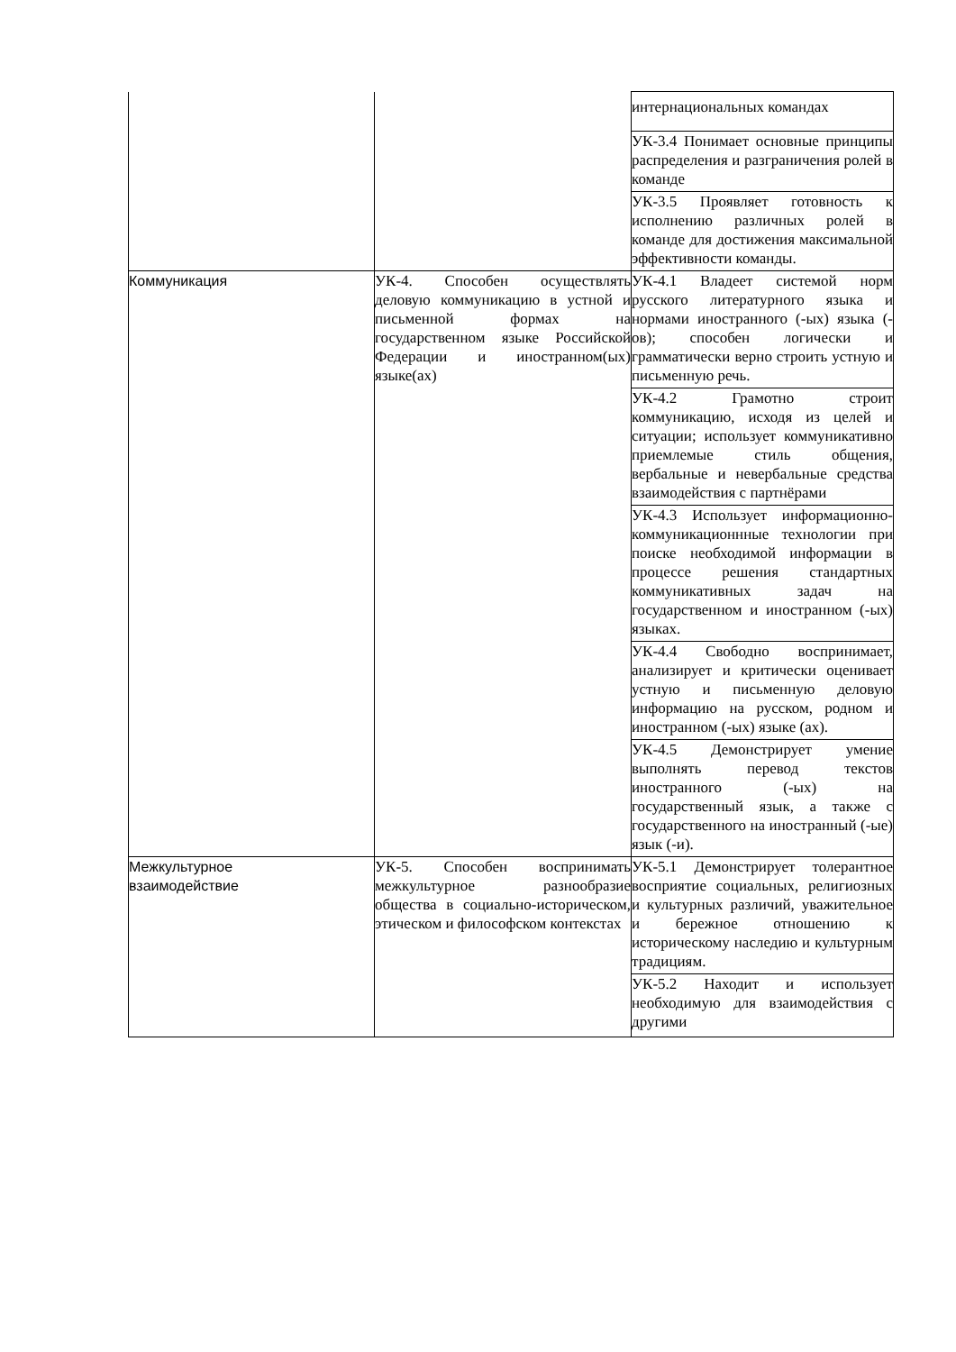| | | интернациональных командах |
| | | УК-3.4 Понимает основные принципы распределения и разграничения ролей в команде |
| | | УК-3.5 Проявляет готовность к исполнению различных ролей в команде для достижения максимальной эффективности команды. |
| Коммуникация | УК-4. Способен осуществлять деловую коммуникацию в устной и письменной формах на государственном языке Российской Федерации и иностранном(ых) языке(ах) | УК-4.1 Владеет системой норм русского литературного языка и нормами иностранного (-ых) языка (-ов); способен логически и грамматически верно строить устную и письменную речь. |
| | | УК-4.2 Грамотно строит коммуникацию, исходя из целей и ситуации; использует коммуникативно приемлемые стиль общения, вербальные и невербальные средства взаимодействия с партнёрами |
| | | УК-4.3 Использует информационно-коммуникационнные технологии при поиске необходимой информации в процессе решения стандартных коммуникативных задач на государственном и иностранном (-ых) языках. |
| | | УК-4.4 Свободно воспринимает, анализирует и критически оценивает устную и письменную деловую информацию на русском, родном и иностранном (-ых) языке (ах). |
| | | УК-4.5 Демонстрирует умение выполнять перевод текстов иностранного (-ых) на государственный язык, а также с государственного на иностранный (-ые) язык (-и). |
| Межкультурное взаимодействие | УК-5. Способен воспринимать межкультурное разнообразие общества в социально-историческом, этическом и философском контекстах | УК-5.1 Демонстрирует толерантное восприятие социальных, религиозных и культурных различий, уважительное и бережное отношению к историческому наследию и культурным традициям. |
| | | УК-5.2 Находит и использует необходимую для взаимодействия с другими |